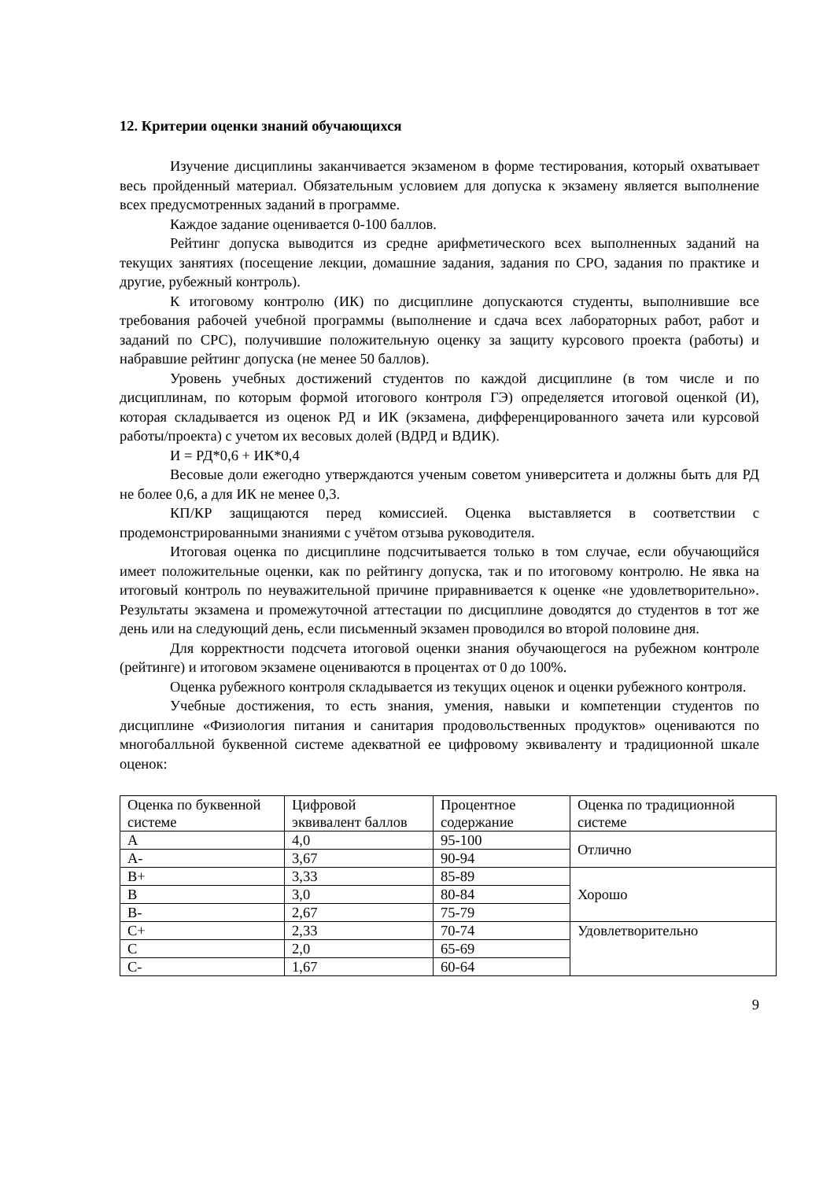12. Критерии оценки знаний обучающихся
Изучение дисциплины заканчивается экзаменом в форме тестирования, который охватывает весь пройденный материал. Обязательным условием для допуска к экзамену является выполнение всех предусмотренных заданий в программе.
Каждое задание оценивается 0-100 баллов.
Рейтинг допуска выводится из средне арифметического всех выполненных заданий на текущих занятиях (посещение лекции, домашние задания, задания по СРО, задания по практике и другие, рубежный контроль).
К итоговому контролю (ИК) по дисциплине допускаются студенты, выполнившие все требования рабочей учебной программы (выполнение и сдача всех лабораторных работ, работ и заданий по СРС), получившие положительную оценку за защиту курсового проекта (работы) и набравшие рейтинг допуска (не менее 50 баллов).
Уровень учебных достижений студентов по каждой дисциплине (в том числе и по дисциплинам, по которым формой итогового контроля ГЭ) определяется итоговой оценкой (И), которая складывается из оценок РД и ИК (экзамена, дифференцированного зачета или курсовой работы/проекта) с учетом их весовых долей (ВДРД и ВДИК).
И = РД*0,6 + ИК*0,4
Весовые доли ежегодно утверждаются ученым советом университета и должны быть для РД не более 0,6, а для ИК не менее 0,3.
КП/КР защищаются перед комиссией. Оценка выставляется в соответствии с продемонстрированными знаниями с учётом отзыва руководителя.
Итоговая оценка по дисциплине подсчитывается только в том случае, если обучающийся имеет положительные оценки, как по рейтингу допуска, так и по итоговому контролю. Не явка на итоговый контроль по неуважительной причине приравнивается к оценке «не удовлетворительно». Результаты экзамена и промежуточной аттестации по дисциплине доводятся до студентов в тот же день или на следующий день, если письменный экзамен проводился во второй половине дня.
Для корректности подсчета итоговой оценки знания обучающегося на рубежном контроле (рейтинге) и итоговом экзамене оцениваются в процентах от 0 до 100%.
Оценка рубежного контроля складывается из текущих оценок и оценки рубежного контроля.
Учебные достижения, то есть знания, умения, навыки и компетенции студентов по дисциплине «Физиология питания и санитария продовольственных продуктов» оцениваются по многобалльной буквенной системе адекватной ее цифровому эквиваленту и традиционной шкале оценок:
| Оценка по буквенной системе | Цифровой эквивалент баллов | Процентное содержание | Оценка по традиционной системе |
| A | 4,0 | 95-100 | Отлично |
| A- | 3,67 | 90-94 | |
| B+ | 3,33 | 85-89 | Хорошо |
| B | 3,0 | 80-84 | |
| B- | 2,67 | 75-79 | |
| C+ | 2,33 | 70-74 | Удовлетворительно |
| C | 2,0 | 65-69 | |
| C- | 1,67 | 60-64 | |
9